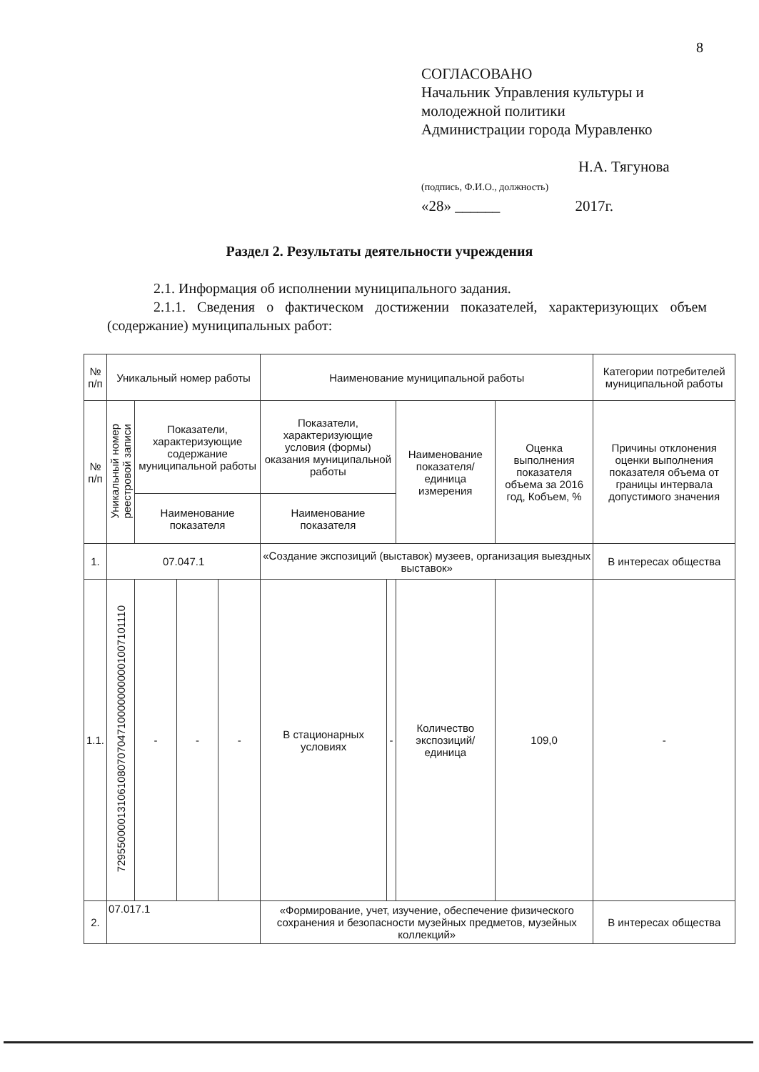8
СОГЛАСОВАНО
Начальник Управления культуры и
молодежной политики
Администрации города Муравленко
Н.А. Тягунова
(подпись, Ф.И.О., должность)
«28» ______ 2017г.
Раздел 2. Результаты деятельности учреждения
2.1. Информация об исполнении муниципального задания.
2.1.1. Сведения о фактическом достижении показателей, характеризующих объем (содержание) муниципальных работ:
| № п/п | Уникальный номер работы | | | | Наименование муниципальной работы | | | | Категории потребителей муниципальной работы |
| № п/п | Уникальный номер реестровой записи | Показатели, характеризующие содержание муниципальной работы | | | Показатели, характеризующие условия (формы) оказания муниципальной работы | | Наименование показателя/ единица измерения | Оценка выполнения показателя объема за 2016 год, Кобъем, % | Причины отклонения оценки выполнения показателя объема от границы интервала допустимого значения |
| | | Наименование показателя | | | Наименование показателя | | | | |
| 1. | 07.047.1 | | | | «Создание экспозиций (выставок) музеев, организация выездных выставок» | | | | В интересах общества |
| 1.1. | 729550000131061080707047100000000001007101110 | - | - | - | В стационарных условиях | - | Количество экспозиций/ единица | 109,0 | - |
| 2. | 07.017.1 | | | | «Формирование, учет, изучение, обеспечение физического сохранения и безопасности музейных предметов, музейных коллекций» | | | | В интересах общества |